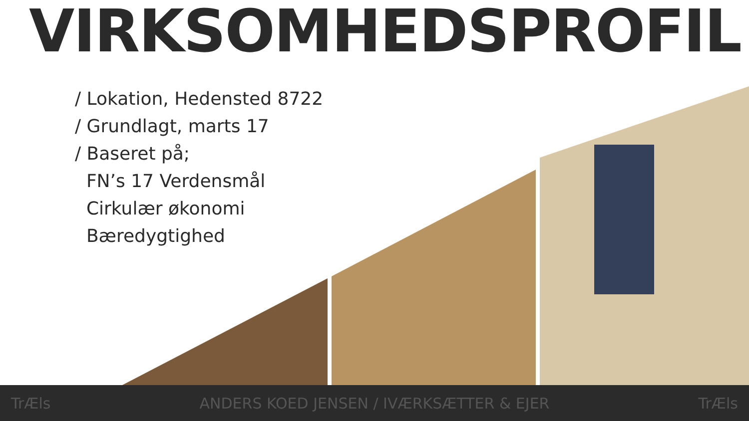VIRKSOMHEDSPROFIL
/ Lokation, Hedensted 8722
/ Grundlagt, marts 17
/ Baseret på;
FN’s 17 Verdensmål
Cirkulær økonomi
Bæredygtighed
TrÆls ANDERS KOED JENSEN / IVÆRKSÆTTER & EJER TrÆls